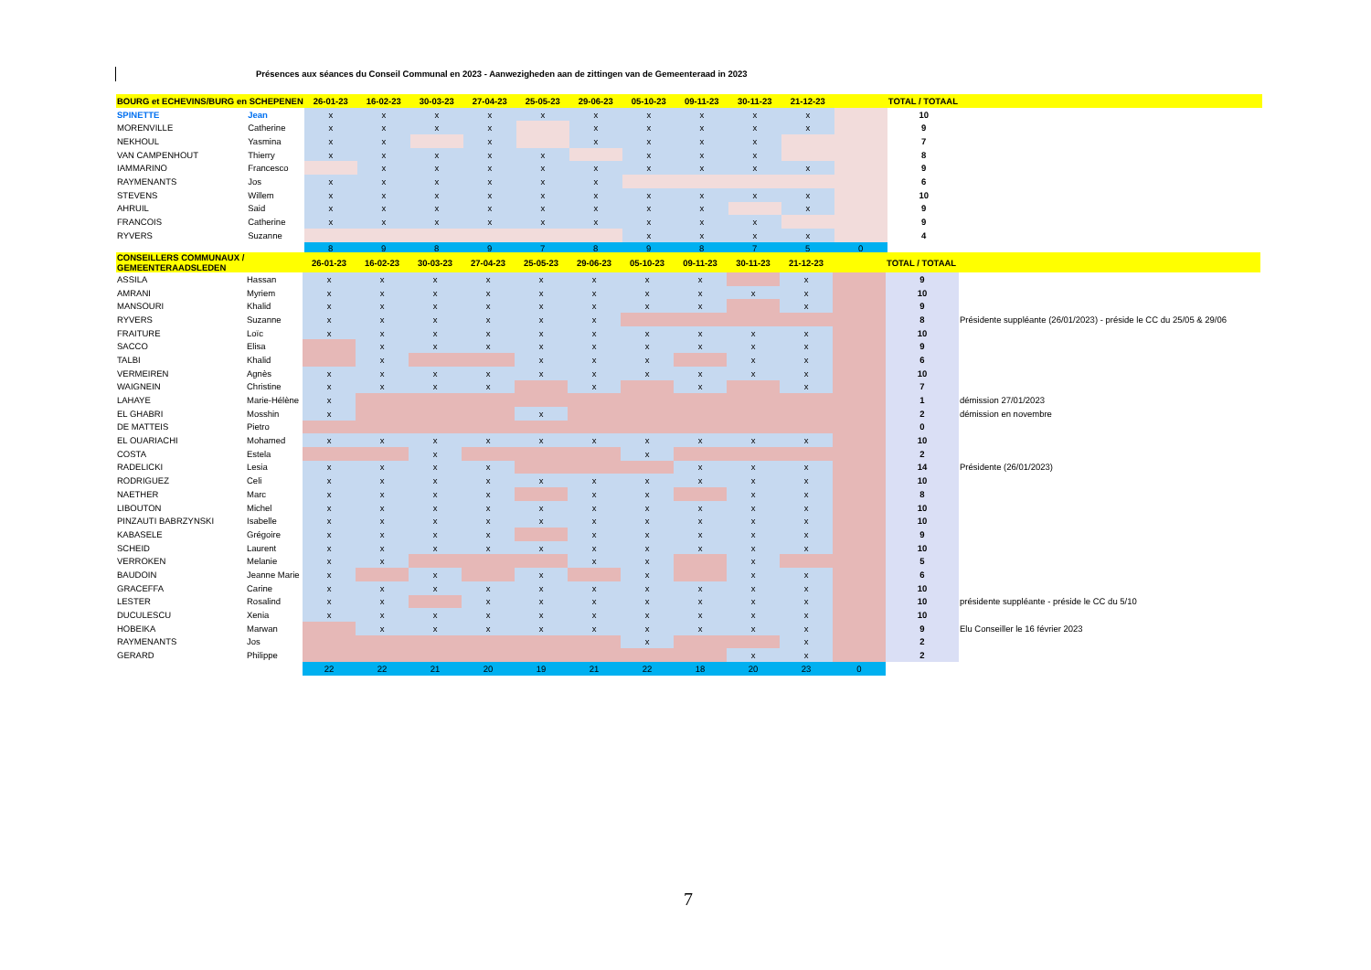Présences aux séances du Conseil Communal en 2023 - Aanwezigheden aan de zittingen van de Gemeenteraad in 2023
| BOURG et ECHEVINS/BURG en SCHEPENEN | | 26-01-23 | 16-02-23 | 30-03-23 | 27-04-23 | 25-05-23 | 29-06-23 | 05-10-23 | 09-11-23 | 30-11-23 | 21-12-23 | | TOTAL / TOTAAL | |
| --- | --- | --- | --- | --- | --- | --- | --- | --- | --- | --- | --- | --- | --- | --- |
| SPINETTE | Jean | x | x | x | x | x | x | x | x | x | x | | 10 | |
| MORENVILLE | Catherine | x | x | x | x | | x | x | x | x | x | | 9 | |
| NEKHOUL | Yasmina | x | x | | x | | x | x | x | x | | | 7 | |
| VAN CAMPENHOUT | Thierry | x | x | x | x | x | | x | x | x | | | 8 | |
| IAMMARINO | Francesco | | x | x | x | x | x | x | x | x | x | | 9 | |
| RAYMENANTS | Jos | x | x | x | x | x | x | | | | | | 6 | |
| STEVENS | Willem | x | x | x | x | x | x | x | x | x | x | | 10 | |
| AHRUIL | Said | x | x | x | x | x | x | x | x | | x | | 9 | |
| FRANCOIS | Catherine | x | x | x | x | x | x | x | x | x | | | 9 | |
| RYVERS | Suzanne | | | | | | | x | x | x | x | | 4 | |
| | | 8 | 9 | 8 | 9 | 7 | 8 | 9 | 8 | 7 | 5 | 0 | | |
| CONSEILLERS COMMUNAUX / GEMEENTERAADSLEDEN | | 26-01-23 | 16-02-23 | 30-03-23 | 27-04-23 | 25-05-23 | 29-06-23 | 05-10-23 | 09-11-23 | 30-11-23 | 21-12-23 | | TOTAL / TOTAAL | |
| --- | --- | --- | --- | --- | --- | --- | --- | --- | --- | --- | --- | --- | --- | --- |
| ASSILA | Hassan | x | x | x | x | x | x | x | x | | x | | 9 | |
| AMRANI | Myriem | x | x | x | x | x | x | x | x | x | x | | 10 | |
| MANSOURI | Khalid | x | x | x | x | x | x | x | x | | x | | 9 | |
| RYVERS | Suzanne | x | x | x | x | x | x | | | | | | 8 | Présidente suppléante (26/01/2023) - préside le CC du 25/05 & 29/06 |
| FRAITURE | Loïc | x | x | x | x | x | x | x | x | x | x | | 10 | |
| SACCO | Elisa | | x | x | x | x | x | x | x | x | x | | 9 | |
| TALBI | Khalid | | x | | | x | x | x | | x | x | | 6 | |
| VERMEIREN | Agnès | x | x | x | x | x | x | x | x | x | x | | 10 | |
| WAIGNEIN | Christine | x | x | x | x | | x | | x | | x | | 7 | |
| LAHAYE | Marie-Hélène | x | | | | | | | | | | | 1 | démission 27/01/2023 |
| EL GHABRI | Mosshin | x | | | | x | | | | | | | 2 | démission en novembre |
| DE MATTEIS | Pietro | | | | | | | | | | | | 0 | |
| EL OUARIACHI | Mohamed | x | x | x | x | x | x | x | x | x | x | | 10 | |
| COSTA | Estela | | | x | | | | x | | | | | 2 | |
| RADELICKI | Lesia | x | x | x | x | | | | x | x | x | | 14 | Présidente (26/01/2023) |
| RODRIGUEZ | Celi | x | x | x | x | x | x | x | x | x | x | | 10 | |
| NAETHER | Marc | x | x | x | x | | x | x | | x | x | | 8 | |
| LIBOUTON | Michel | x | x | x | x | x | x | x | x | x | x | | 10 | |
| PINZAUTI BABRZYNSKI | Isabelle | x | x | x | x | x | x | x | x | x | x | | 10 | |
| KABASELE | Grégoire | x | x | x | x | | x | x | x | x | x | | 9 | |
| SCHEID | Laurent | x | x | x | x | x | x | x | x | x | x | | 10 | |
| VERROKEN | Melanie | x | x | | | | x | x | | x | | | 5 | |
| BAUDOIN | Jeanne Marie | x | | x | | x | | x | | x | x | | 6 | |
| GRACEFFA | Carine | x | x | x | x | x | x | x | x | x | x | | 10 | |
| LESTER | Rosalind | x | x | | x | x | x | x | x | x | x | | 10 | présidente suppléante - préside le CC du 5/10 |
| DUCULESCU | Xenia | x | x | x | x | x | x | x | x | x | x | | 10 | |
| HOBEIKA | Marwan | | x | x | x | x | x | x | x | x | x | | 9 | Elu Conseiller le 16 février 2023 |
| RAYMENANTS | Jos | | | | | | | x | | | x | | 2 | |
| GERARD | Philippe | | | | | | | | | x | x | | 2 | |
| | | 22 | 22 | 21 | 20 | 19 | 21 | 22 | 18 | 20 | 23 | 0 | | |
7